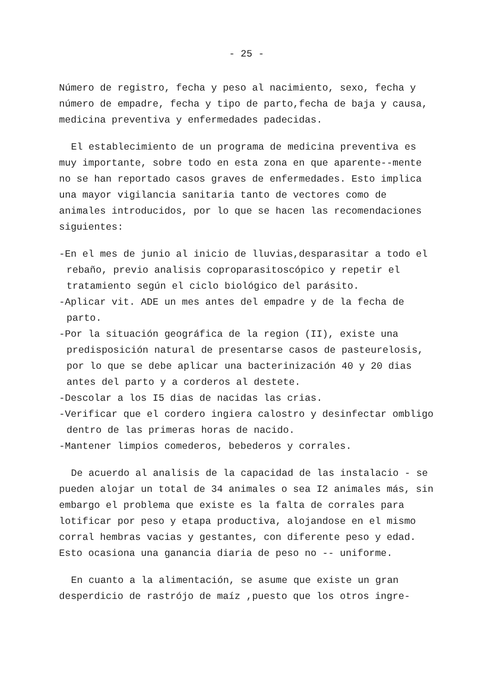- 25 -
Número de registro, fecha y peso al nacimiento, sexo, fecha y número de empadre, fecha y tipo de parto,fecha de baja y causa, medicina preventiva y enfermedades padecidas.
El establecimiento de un programa de medicina preventiva es muy importante, sobre todo en esta zona en que aparente--mente no se han reportado casos graves de enfermedades. Esto implica una mayor vigilancia sanitaria tanto de vectores como de animales introducidos, por lo que se hacen las recomendaciones siguientes:
-En el mes de junio al inicio de lluvias,desparasitar a todo el rebaño, previo analisis coproparasitoscópico y repetir el tratamiento según el ciclo biológico del parásito.
-Aplicar vit. ADE un mes antes del empadre y de la fecha de parto.
-Por la situación geográfica de la region (II), existe una predisposición natural de presentarse casos de pasteurelosis, por lo que se debe aplicar una bacterinización 40 y 20 dias antes del parto y a corderos al destete.
-Descolar a los I5 dias de nacidas las crias.
-Verificar que el cordero ingiera calostro y desinfectar ombligo dentro de las primeras horas de nacido.
-Mantener limpios comederos, bebederos y corrales.
De acuerdo al analisis de la capacidad de las instalacio - se pueden alojar un total de 34 animales o sea I2 animales más, sin embargo el problema que existe es la falta de corrales para lotificar por peso y etapa productiva, alojandose en el mismo corral hembras vacias y gestantes, con diferente peso y edad. Esto ocasiona una ganancia diaria de peso no -- uniforme.
En cuanto a la alimentación, se asume que existe un gran desperdicio de rastrójo de maíz ,puesto que los otros ingre-